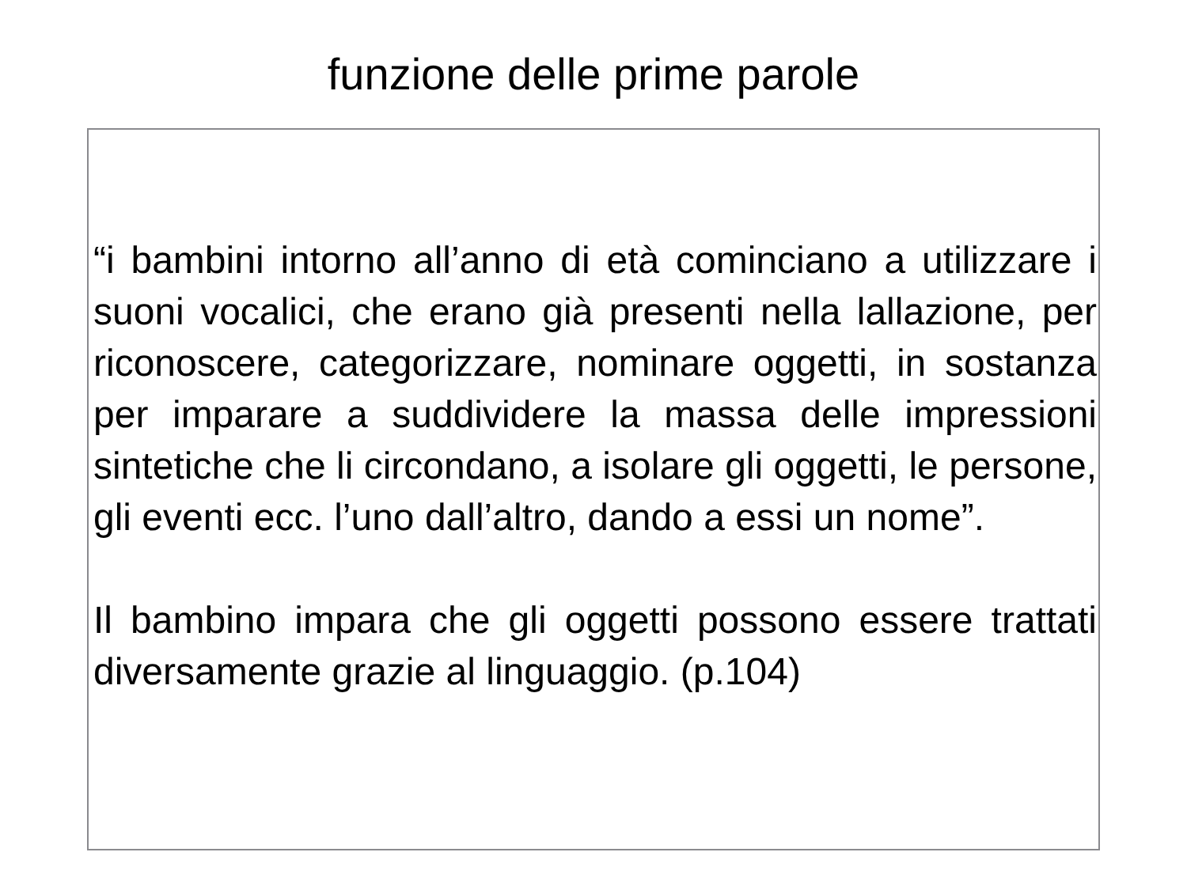funzione delle prime parole
“i bambini intorno all’anno di età cominciano a utilizzare i suoni vocalici, che erano già presenti nella lallazione, per riconoscere, categorizzare, nominare oggetti, in sostanza per imparare a suddividere la massa delle impressioni sintetiche che li circondano, a isolare gli oggetti, le persone, gli eventi ecc. l’uno dall’altro, dando a essi un nome”.
Il bambino impara che gli oggetti possono essere trattati diversamente grazie al linguaggio. (p.104)